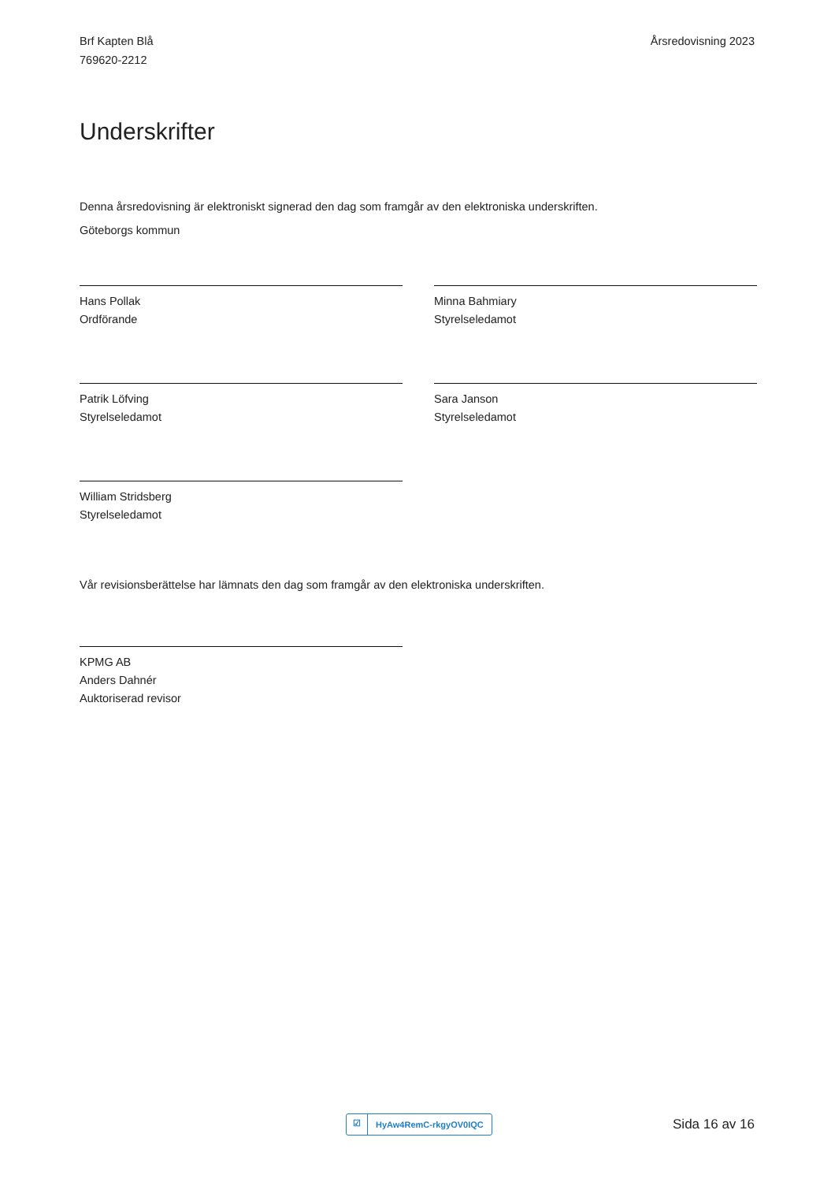Brf Kapten Blå
769620-2212
Årsredovisning 2023
Underskrifter
Denna årsredovisning är elektroniskt signerad den dag som framgår av den elektroniska underskriften.
Göteborgs kommun
Hans Pollak
Ordförande
Minna Bahmiary
Styrelseledamot
Patrik Löfving
Styrelseledamot
Sara Janson
Styrelseledamot
William Stridsberg
Styrelseledamot
Vår revisionsberättelse har lämnats den dag som framgår av den elektroniska underskriften.
KPMG AB
Anders Dahnér
Auktoriserad revisor
☑ HyAw4RemC-rkgyOV0IQC
Sida 16 av 16